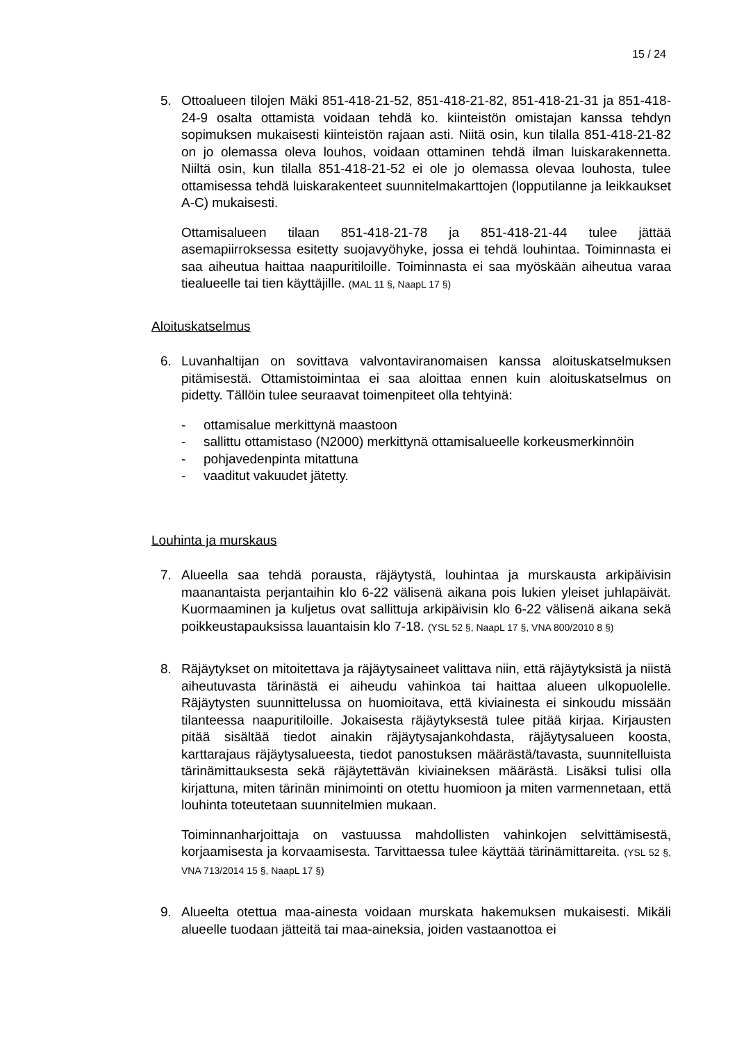15 / 24
5. Ottoalueen tilojen Mäki 851-418-21-52, 851-418-21-82, 851-418-21-31 ja 851-418-24-9 osalta ottamista voidaan tehdä ko. kiinteistön omistajan kanssa tehdyn sopimuksen mukaisesti kiinteistön rajaan asti. Niitä osin, kun tilalla 851-418-21-82 on jo olemassa oleva louhos, voidaan ottaminen tehdä ilman luiskarakennetta. Niiltä osin, kun tilalla 851-418-21-52 ei ole jo olemassa olevaa louhosta, tulee ottamisessa tehdä luiskarakenteet suunnitelmakarttojen (lopputilanne ja leikkaukset A-C) mukaisesti.
Ottamisalueen tilaan 851-418-21-78 ja 851-418-21-44 tulee jättää asemapiirroksessa esitetty suojavyöhyke, jossa ei tehdä louhintaa. Toiminnasta ei saa aiheutua haittaa naapuritiloille. Toiminnasta ei saa myöskään aiheutua varaa tiealueelle tai tien käyttäjille. (MAL 11 §, NaapL 17 §)
Aloituskatselmus
6. Luvanhaltijan on sovittava valvontaviranomaisen kanssa aloituskatselmuksen pitämisestä. Ottamistoimintaa ei saa aloittaa ennen kuin aloituskatselmus on pidetty. Tällöin tulee seuraavat toimenpiteet olla tehtyinä:
- ottamisalue merkittynä maastoon
- sallittu ottamistaso (N2000) merkittynä ottamisalueelle korkeusmerkinnöin
- pohjavedenpinta mitattuna
- vaaditut vakuudet jätetty.
Louhinta ja murskaus
7. Alueella saa tehdä porausta, räjäytystä, louhintaa ja murskausta arkipäivisin maanantaista perjantaihin klo 6-22 välisenä aikana pois lukien yleiset juhlapäivät. Kuormaaminen ja kuljetus ovat sallittuja arkipäivisin klo 6-22 välisenä aikana sekä poikkeustapauksissa lauantaisin klo 7-18. (YSL 52 §, NaapL 17 §, VNA 800/2010 8 §)
8. Räjäytykset on mitoitettava ja räjäytysaineet valittava niin, että räjäytyksistä ja niistä aiheutuvasta tärinästä ei aiheudu vahinkoa tai haittaa alueen ulkopuolelle. Räjäytysten suunnittelussa on huomioitava, että kiviainesta ei sinkoudu missään tilanteessa naapuritiloille. Jokaisesta räjäytyksestä tulee pitää kirjaa. Kirjausten pitää sisältää tiedot ainakin räjäytysajankohdasta, räjäytysalueen koosta, karttarajaus räjäytysalueesta, tiedot panostuksen määrästä/tavasta, suunnitelluista tärinämittauksesta sekä räjäytettävän kiviaineksen määrästä. Lisäksi tulisi olla kirjattuna, miten tärinän minimointi on otettu huomioon ja miten varmennetaan, että louhinta toteutetaan suunnitelmien mukaan.
Toiminnanharjoittaja on vastuussa mahdollisten vahinkojen selvittämisestä, korjaamisesta ja korvaamisesta. Tarvittaessa tulee käyttää tärinämittareita. (YSL 52 §, VNA 713/2014 15 §, NaapL 17 §)
9. Alueelta otettua maa-ainesta voidaan murskata hakemuksen mukaisesti. Mikäli alueelle tuodaan jätteitä tai maa-aineksia, joiden vastaanottoa ei